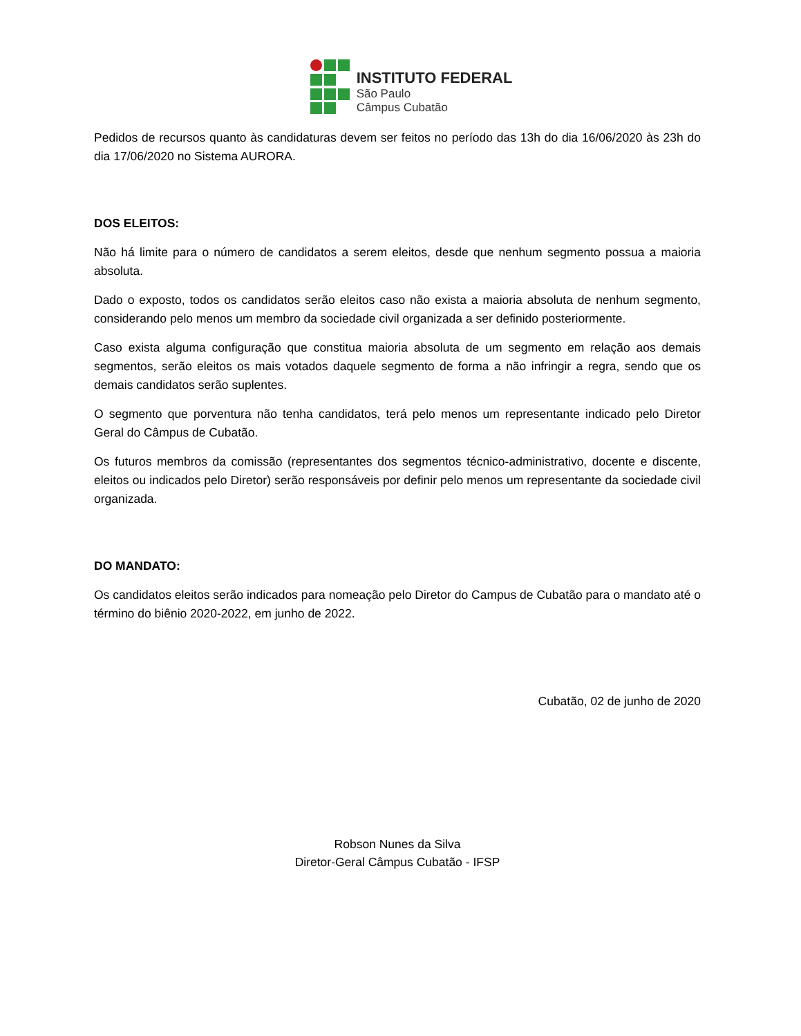INSTITUTO FEDERAL
São Paulo
Câmpus Cubatão
Pedidos de recursos quanto às candidaturas devem ser feitos no período das 13h do dia 16/06/2020 às 23h do dia 17/06/2020 no Sistema AURORA.
DOS ELEITOS:
Não há limite para o número de candidatos a serem eleitos, desde que nenhum segmento possua a maioria absoluta.
Dado o exposto, todos os candidatos serão eleitos caso não exista a maioria absoluta de nenhum segmento, considerando pelo menos um membro da sociedade civil organizada a ser definido posteriormente.
Caso exista alguma configuração que constitua maioria absoluta de um segmento em relação aos demais segmentos, serão eleitos os mais votados daquele segmento de forma a não infringir a regra, sendo que os demais candidatos serão suplentes.
O segmento que porventura não tenha candidatos, terá pelo menos um representante indicado pelo Diretor Geral do Câmpus de Cubatão.
Os futuros membros da comissão (representantes dos segmentos técnico-administrativo, docente e discente, eleitos ou indicados pelo Diretor) serão responsáveis por definir pelo menos um representante da sociedade civil organizada.
DO MANDATO:
Os candidatos eleitos serão indicados para nomeação pelo Diretor do Campus de Cubatão para o mandato até o término do biênio 2020-2022, em junho de 2022.
Cubatão, 02 de junho de 2020
Robson Nunes da Silva
Diretor-Geral Câmpus Cubatão - IFSP